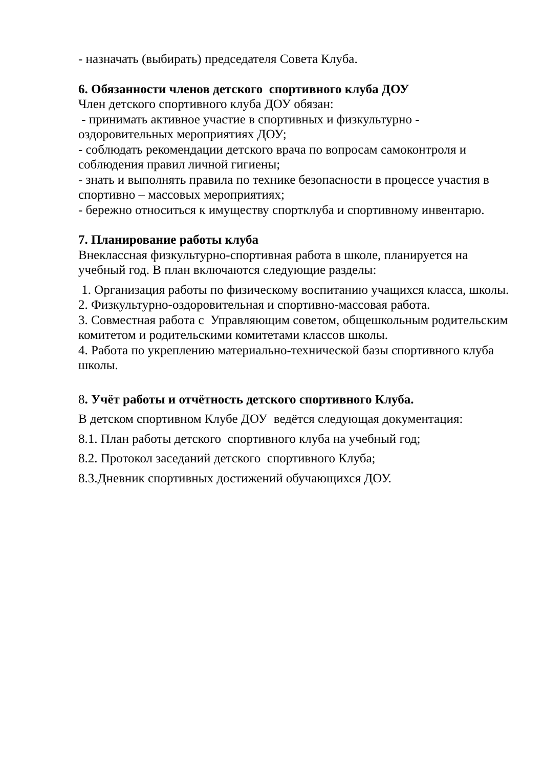- назначать (выбирать) председателя Совета Клуба.
6. Обязанности членов детского спортивного клуба ДОУ
Член детского спортивного клуба ДОУ обязан:
- принимать активное участие в спортивных и физкультурно - оздоровительных мероприятиях ДОУ;
- соблюдать рекомендации детского врача по вопросам самоконтроля и соблюдения правил личной гигиены;
- знать и выполнять правила по технике безопасности в процессе участия в спортивно – массовых мероприятиях;
- бережно относиться к имуществу спортклуба и спортивному инвентарю.
7. Планирование работы клуба
Внеклассная физкультурно-спортивная работа в школе, планируется на учебный год. В план включаются следующие разделы:
1. Организация работы по физическому воспитанию учащихся класса, школы.
2. Физкультурно-оздоровительная и спортивно-массовая работа.
3. Совместная работа с Управляющим советом, общешкольным родительским комитетом и родительскими комитетами классов школы.
4. Работа по укреплению материально-технической базы спортивного клуба школы.
8. Учёт работы и отчётность детского спортивного Клуба.
В детском спортивном Клубе ДОУ ведётся следующая документация:
8.1. План работы детского спортивного клуба на учебный год;
8.2. Протокол заседаний детского спортивного Клуба;
8.3.Дневник спортивных достижений обучающихся ДОУ.